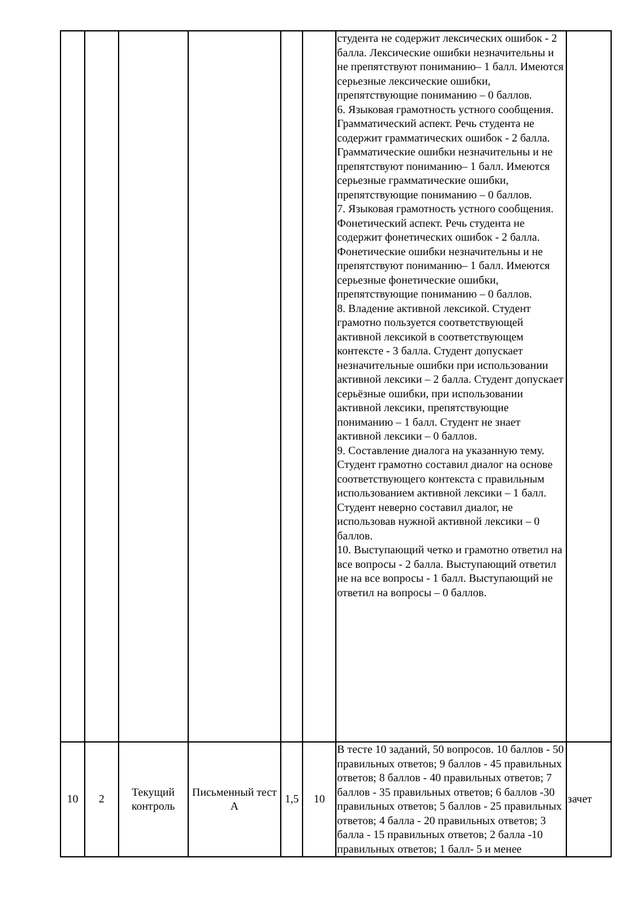| | | | | | | студента не содержит лексических ошибок - 2 балла. Лексические ошибки незначительны и не препятствуют пониманию– 1 балл. Имеются серьезные лексические ошибки, препятствующие пониманию – 0 баллов. 6. Языковая грамотность устного сообщения. Грамматический аспект. Речь студента не содержит грамматических ошибок - 2 балла. Грамматические ошибки незначительны и не препятствуют пониманию– 1 балл. Имеются серьезные грамматические ошибки, препятствующие пониманию – 0 баллов. 7. Языковая грамотность устного сообщения. Фонетический аспект. Речь студента не содержит фонетических ошибок - 2 балла. Фонетические ошибки незначительны и не препятствуют пониманию– 1 балл. Имеются серьезные фонетические ошибки, препятствующие пониманию – 0 баллов. 8. Владение активной лексикой. Студент грамотно пользуется соответствующей активной лексикой в соответствующем контексте - 3 балла. Студент допускает незначительные ошибки при использовании активной лексики – 2 балла. Студент допускает серьёзные ошибки, при использовании активной лексики, препятствующие пониманию – 1 балл. Студент не знает активной лексики – 0 баллов. 9. Составление диалога на указанную тему. Студент грамотно составил диалог на основе соответствующего контекста с правильным использованием активной лексики – 1 балл. Студент неверно составил диалог, не использовав нужной активной лексики – 0 баллов. 10. Выступающий четко и грамотно ответил на все вопросы - 2 балла. Выступающий ответил не на все вопросы - 1 балл. Выступающий не ответил на вопросы – 0 баллов. | |
| 10 | 2 | Текущий контроль | Письменный тест А | 1,5 | 10 | В тесте 10 заданий, 50 вопросов. 10 баллов - 50 правильных ответов; 9 баллов - 45 правильных ответов; 8 баллов - 40 правильных ответов; 7 баллов - 35 правильных ответов; 6 баллов -30 правильных ответов; 5 баллов - 25 правильных ответов; 4 балла - 20 правильных ответов; 3 балла - 15 правильных ответов; 2 балла -10 правильных ответов; 1 балл- 5 и менее | зачет |